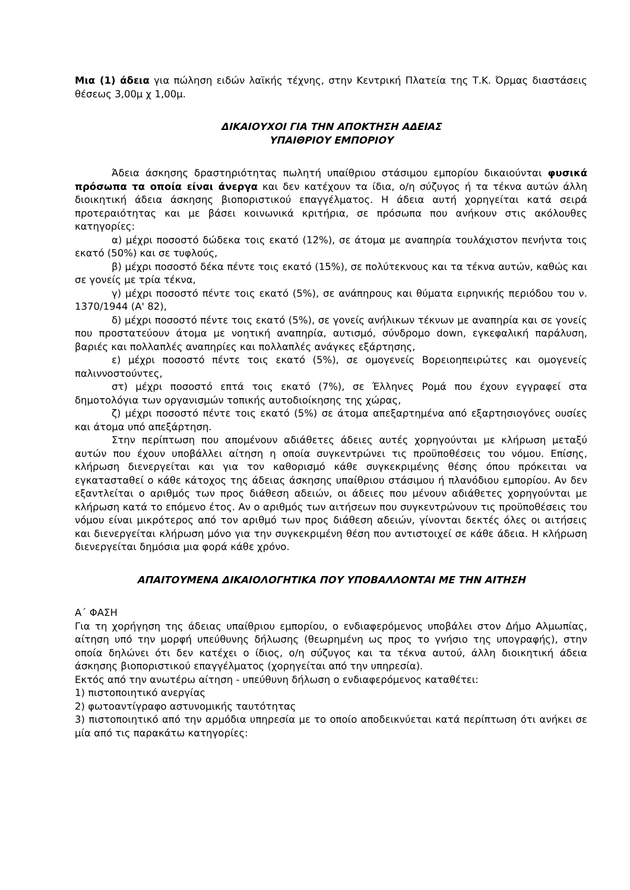Μια (1) άδεια για πώληση ειδών λαϊκής τέχνης, στην Κεντρική Πλατεία της Τ.Κ. Όρμας διαστάσεις θέσεως 3,00μ χ 1,00μ.
ΔΙΚΑΙΟΥΧΟΙ ΓΙΑ ΤΗΝ ΑΠΟΚΤΗΣΗ ΑΔΕΙΑΣ
ΥΠΑΙΘΡΙΟΥ ΕΜΠΟΡΙΟΥ
Άδεια άσκησης δραστηριότητας πωλητή υπαίθριου στάσιμου εμπορίου δικαιούνται φυσικά πρόσωπα τα οποία είναι άνεργα και δεν κατέχουν τα ίδια, ο/η σύζυγος ή τα τέκνα αυτών άλλη διοικητική άδεια άσκησης βιοποριστικού επαγγέλματος. Η άδεια αυτή χορηγείται κατά σειρά προτεραιότητας και με βάσει κοινωνικά κριτήρια, σε πρόσωπα που ανήκουν στις ακόλουθες κατηγορίες:
α) μέχρι ποσοστό δώδεκα τοις εκατό (12%), σε άτομα με αναπηρία τουλάχιστον πενήντα τοις εκατό (50%) και σε τυφλούς,
β) μέχρι ποσοστό δέκα πέντε τοις εκατό (15%), σε πολύτεκνους και τα τέκνα αυτών, καθώς και σε γονείς με τρία τέκνα,
γ) μέχρι ποσοστό πέντε τοις εκατό (5%), σε ανάπηρους και θύματα ειρηνικής περιόδου του ν. 1370/1944 (Α' 82),
δ) μέχρι ποσοστό πέντε τοις εκατό (5%), σε γονείς ανήλικων τέκνων με αναπηρία και σε γονείς που προστατεύουν άτομα με νοητική αναπηρία, αυτισμό, σύνδρομο down, εγκεφαλική παράλυση, βαριές και πολλαπλές αναπηρίες και πολλαπλές ανάγκες εξάρτησης,
ε) μέχρι ποσοστό πέντε τοις εκατό (5%), σε ομογενείς Βορειοηπειρώτες και ομογενείς παλιννοστούντες,
στ) μέχρι ποσοστό επτά τοις εκατό (7%), σε Έλληνες Ρομά που έχουν εγγραφεί στα δημοτολόγια των οργανισμών τοπικής αυτοδιοίκησης της χώρας,
ζ) μέχρι ποσοστό πέντε τοις εκατό (5%) σε άτομα απεξαρτημένα από εξαρτησιογόνες ουσίες και άτομα υπό απεξάρτηση.
Στην περίπτωση που απομένουν αδιάθετες άδειες αυτές χορηγούνται με κλήρωση μεταξύ αυτών που έχουν υποβάλλει αίτηση η οποία συγκεντρώνει τις προϋποθέσεις του νόμου. Επίσης, κλήρωση διενεργείται και για τον καθορισμό κάθε συγκεκριμένης θέσης όπου πρόκειται να εγκατασταθεί ο κάθε κάτοχος της άδειας άσκησης υπαίθριου στάσιμου ή πλανόδιου εμπορίου. Αν δεν εξαντλείται ο αριθμός των προς διάθεση αδειών, οι άδειες που μένουν αδιάθετες χορηγούνται με κλήρωση κατά το επόμενο έτος. Αν ο αριθμός των αιτήσεων που συγκεντρώνουν τις προϋποθέσεις του νόμου είναι μικρότερος από τον αριθμό των προς διάθεση αδειών, γίνονται δεκτές όλες οι αιτήσεις και διενεργείται κλήρωση μόνο για την συγκεκριμένη θέση που αντιστοιχεί σε κάθε άδεια. Η κλήρωση διενεργείται δημόσια μια φορά κάθε χρόνο.
ΑΠΑΙΤΟΥΜΕΝΑ ΔΙΚΑΙΟΛΟΓΗΤΙΚΑ ΠΟΥ ΥΠΟΒΑΛΛΟΝΤΑΙ ΜΕ ΤΗΝ ΑΙΤΗΣΗ
Α΄ ΦΑΣΗ
Για τη χορήγηση της άδειας υπαίθριου εμπορίου, ο ενδιαφερόμενος υποβάλει στον Δήμο Αλμωπίας, αίτηση υπό την μορφή υπεύθυνης δήλωσης (θεωρημένη ως προς το γνήσιο της υπογραφής), στην οποία δηλώνει ότι δεν κατέχει ο ίδιος, ο/η σύζυγος και τα τέκνα αυτού, άλλη διοικητική άδεια άσκησης βιοποριστικού επαγγέλματος (χορηγείται από την υπηρεσία).
Εκτός από την ανωτέρω αίτηση - υπεύθυνη δήλωση ο ενδιαφερόμενος καταθέτει:
1) πιστοποιητικό ανεργίας
2) φωτοαντίγραφο αστυνομικής ταυτότητας
3) πιστοποιητικό από την αρμόδια υπηρεσία με το οποίο αποδεικνύεται κατά περίπτωση ότι ανήκει σε μία από τις παρακάτω κατηγορίες: